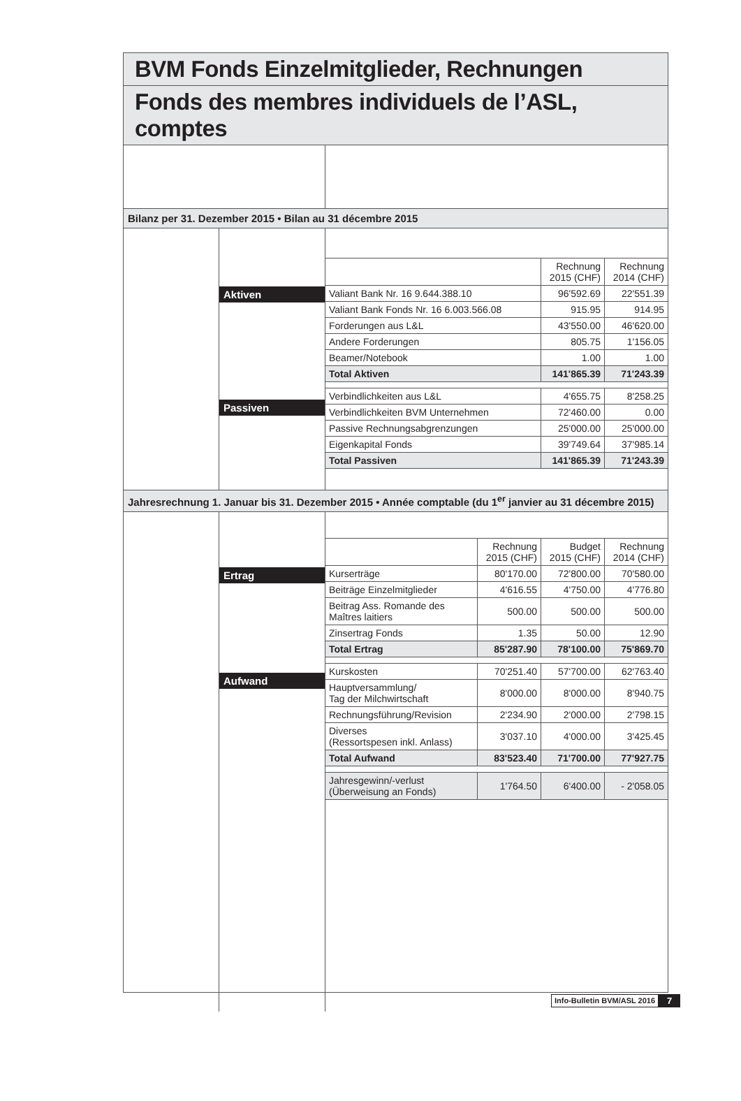BVM Fonds Einzelmitglieder, Rechnungen
Fonds des membres individuels de l’ASL, comptes
Bilanz per 31. Dezember 2015 • Bilan au 31 décembre 2015
Aktiven
Passiven
| | Rechnung 2015 (CHF) | Rechnung 2014 (CHF) |
| --- | --- | --- |
| Valiant Bank Nr. 16 9.644.388.10 | 96'592.69 | 22'551.39 |
| Valiant Bank Fonds Nr. 16 6.003.566.08 | 915.95 | 914.95 |
| Forderungen aus L&L | 43'550.00 | 46'620.00 |
| Andere Forderungen | 805.75 | 1'156.05 |
| Beamer/Notebook | 1.00 | 1.00 |
| Total Aktiven | 141'865.39 | 71'243.39 |
| Verbindlichkeiten aus L&L | 4'655.75 | 8'258.25 |
| Verbindlichkeiten BVM Unternehmen | 72'460.00 | 0.00 |
| Passive Rechnungsabgrenzungen | 25'000.00 | 25'000.00 |
| Eigenkapital Fonds | 39'749.64 | 37'985.14 |
| Total Passiven | 141'865.39 | 71'243.39 |
Jahresrechnung 1. Januar bis 31. Dezember 2015 • Année comptable (du 1<sup>er</sup> janvier au 31 décembre 2015)
Ertrag
Aufwand
| | Rechnung 2015 (CHF) | Budget 2015 (CHF) | Rechnung 2014 (CHF) |
| --- | --- | --- | --- |
| Kurserträge | 80'170.00 | 72'800.00 | 70'580.00 |
| Beiträge Einzelmitglieder | 4'616.55 | 4'750.00 | 4'776.80 |
| Beitrag Ass. Romande des Maîtres laitiers | 500.00 | 500.00 | 500.00 |
| Zinsertrag Fonds | 1.35 | 50.00 | 12.90 |
| Total Ertrag | 85'287.90 | 78'100.00 | 75'869.70 |
| Kurskosten | 70'251.40 | 57'700.00 | 62'763.40 |
| Hauptversammlung/ Tag der Milchwirtschaft | 8'000.00 | 8'000.00 | 8'940.75 |
| Rechnungsführung/Revision | 2'234.90 | 2'000.00 | 2'798.15 |
| Diverses (Ressortspesen inkl. Anlass) | 3'037.10 | 4'000.00 | 3'425.45 |
| Total Aufwand | 83'523.40 | 71'700.00 | 77'927.75 |
| Jahresgewinn/-verlust (Überweisung an Fonds) | 1'764.50 | 6'400.00 | - 2'058.05 |
Info-Bulletin BVM/ASL 2016 7